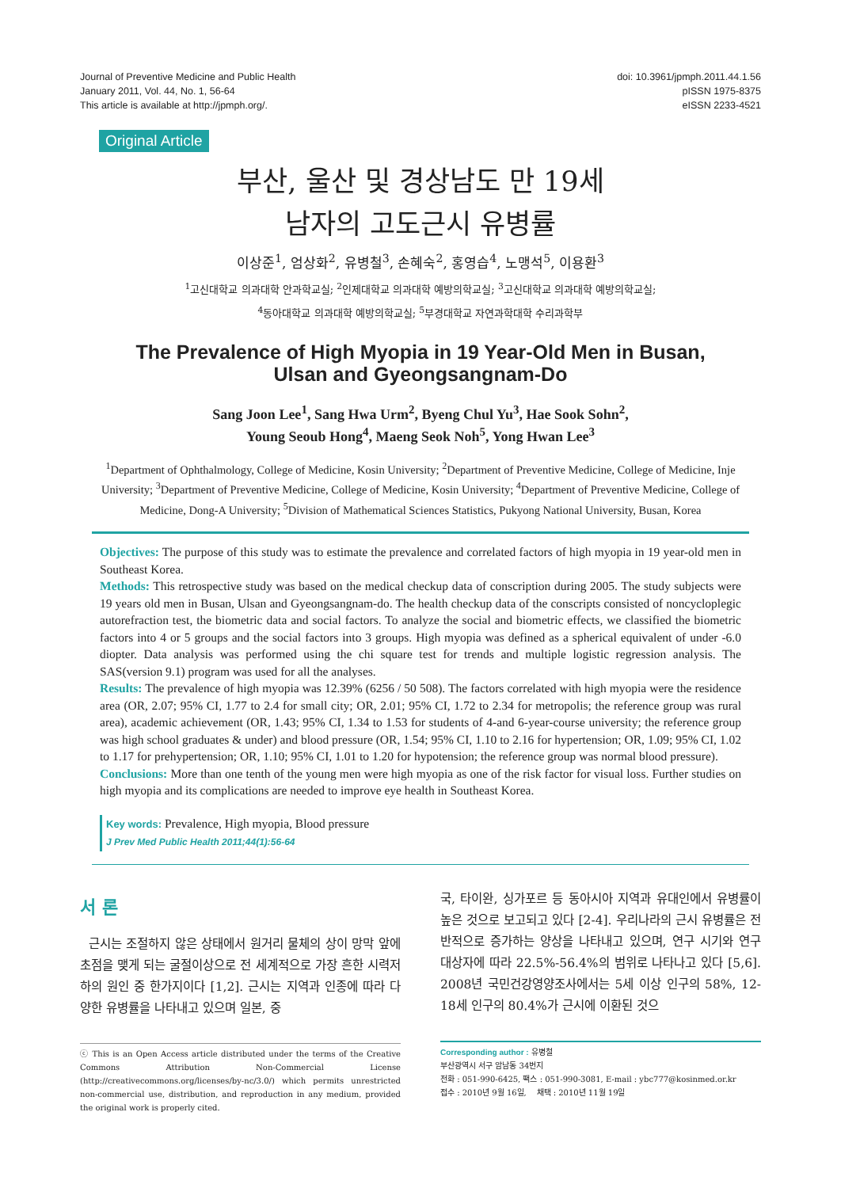Journal of Preventive Medicine and Public Health
January 2011, Vol. 44, No. 1, 56-64
This article is available at http://jpmph.org/.
doi: 10.3961/jpmph.2011.44.1.56
pISSN 1975-8375
eISSN 2233-4521
Original Article
부산, 울산 및 경상남도 만 19세
남자의 고도근시 유병률
이상준<sup>1</sup>, 엄상화<sup>2</sup>, 유병철<sup>3</sup>, 손혜숙<sup>2</sup>, 홍영습<sup>4</sup>, 노맹석<sup>5</sup>, 이용환<sup>3</sup>
<sup>1</sup> 고신대학교 의과대학 안과학교실; <sup>2</sup>인제대학교 의과대학 예방의학교실; <sup>3</sup>고신대학교 의과대학 예방의학교실;
<sup>4</sup> 동아대학교 의과대학 예방의학교실; <sup>5</sup>부경대학교 자연과학대학 수리과학부
The Prevalence of High Myopia in 19 Year-Old Men in Busan,
Ulsan and Gyeongsangnam-Do
Sang Joon Lee<sup>1</sup>, Sang Hwa Urm<sup>2</sup>, Byeng Chul Yu<sup>3</sup>, Hae Sook Sohn<sup>2</sup>,
Young Seoub Hong<sup>4</sup>, Maeng Seok Noh<sup>5</sup>, Yong Hwan Lee<sup>3</sup>
<sup>1</sup> Department of Ophthalmology, College of Medicine, Kosin University; <sup>2</sup>Department of Preventive Medicine, College of Medicine, Inje University; <sup>3</sup>Department of Preventive Medicine, College of Medicine, Kosin University; <sup>4</sup>Department of Preventive Medicine, College of Medicine, Dong-A University; <sup>5</sup>Division of Mathematical Sciences Statistics, Pukyong National University, Busan, Korea
Objectives: The purpose of this study was to estimate the prevalence and correlated factors of high myopia in 19 year-old men in Southeast Korea.
Methods: This retrospective study was based on the medical checkup data of conscription during 2005. The study subjects were 19 years old men in Busan, Ulsan and Gyeongsangnam-do. The health checkup data of the conscripts consisted of noncycloplegic autorefraction test, the biometric data and social factors. To analyze the social and biometric effects, we classified the biometric factors into 4 or 5 groups and the social factors into 3 groups. High myopia was defined as a spherical equivalent of under -6.0 diopter. Data analysis was performed using the chi square test for trends and multiple logistic regression analysis. The SAS(version 9.1) program was used for all the analyses.
Results: The prevalence of high myopia was 12.39% (6256 / 50 508). The factors correlated with high myopia were the residence area (OR, 2.07; 95% CI, 1.77 to 2.4 for small city; OR, 2.01; 95% CI, 1.72 to 2.34 for metropolis; the reference group was rural area), academic achievement (OR, 1.43; 95% CI, 1.34 to 1.53 for students of 4-and 6-year-course university; the reference group was high school graduates & under) and blood pressure (OR, 1.54; 95% CI, 1.10 to 2.16 for hypertension; OR, 1.09; 95% CI, 1.02 to 1.17 for prehypertension; OR, 1.10; 95% CI, 1.01 to 1.20 for hypotension; the reference group was normal blood pressure).
Conclusions: More than one tenth of the young men were high myopia as one of the risk factor for visual loss. Further studies on high myopia and its complications are needed to improve eye health in Southeast Korea.
Key words: Prevalence, High myopia, Blood pressure
J Prev Med Public Health 2011;44(1):56-64
서 론
근시는 조절하지 않은 상태에서 원거리 물체의 상이 망막 앞에 초점을 맺게 되는 굴절이상으로 전 세계적으로 가장 흔한 시력저하의 원인 중 한가지이다 [1,2]. 근시는 지역과 인종에 따라 다양한 유병률을 나타내고 있으며 일본, 중
ⓒ This is an Open Access article distributed under the terms of the Creative Commons Attribution Non-Commercial License (http://creativecommons.org/licenses/by-nc/3.0/) which permits unrestricted non-commercial use, distribution, and reproduction in any medium, provided the original work is properly cited.
국, 타이완, 싱가포르 등 동아시아 지역과 유대인에서 유병률이 높은 것으로 보고되고 있다 [2-4]. 우리나라의 근시 유병률은 전반적으로 증가하는 양상을 나타내고 있으며, 연구 시기와 연구 대상자에 따라 22.5%-56.4%의 범위로 나타나고 있다 [5,6]. 2008년 국민건강영양조사에서는 5세 이상 인구의 58%, 12-18세 인구의 80.4%가 근시에 이환된 것으
Corresponding author : 유병철
부산광역시 서구 암남동 34번지
전화 : 051-990-6425, 팩스 : 051-990-3081, E-mail : ybc777@kosinmed.or.kr
접수 : 2010년 9월 16일, 채택 : 2010년 11월 19일